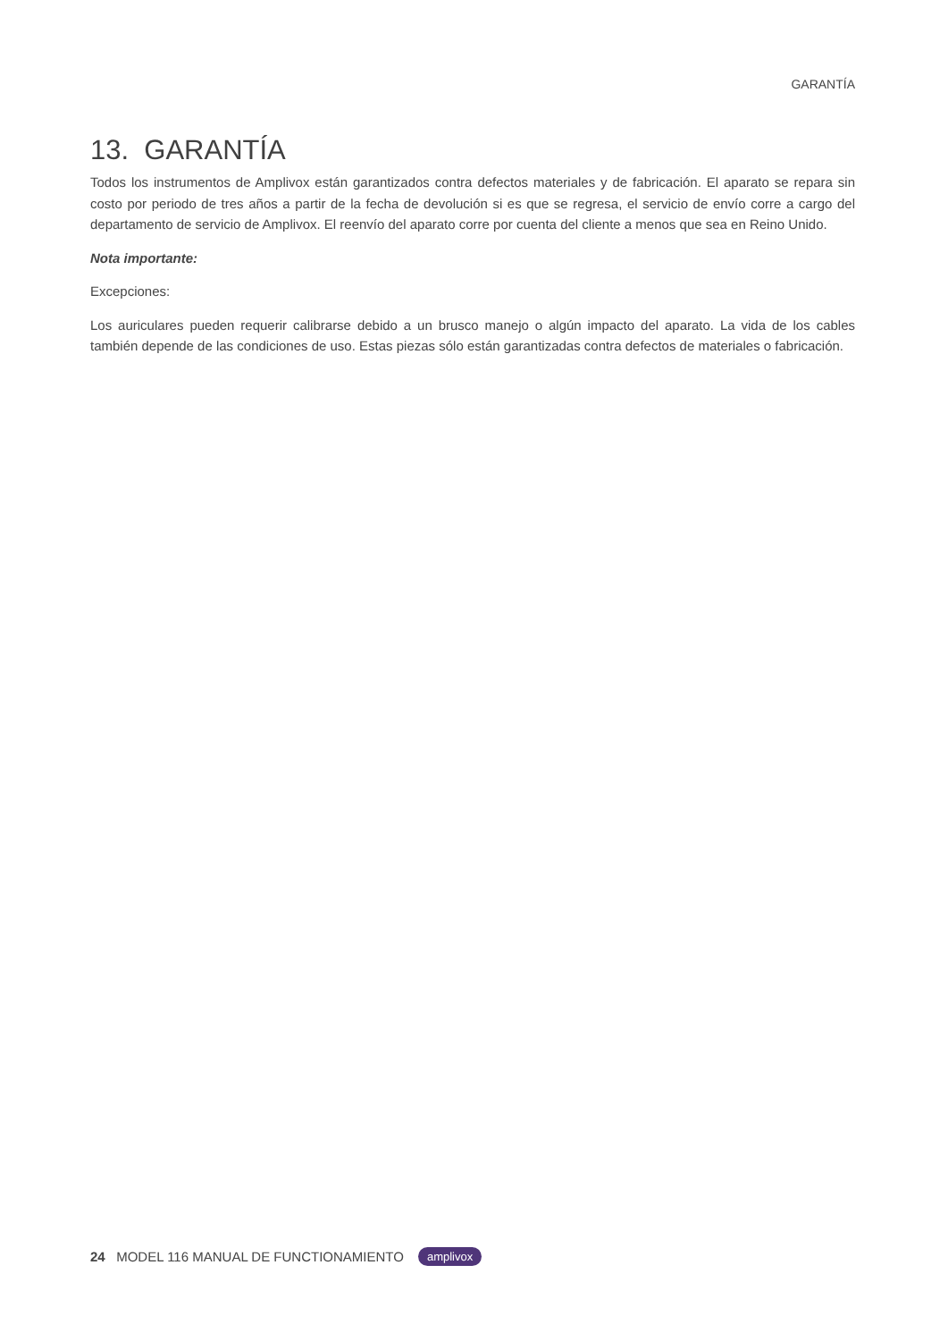GARANTÍA
13. GARANTÍA
Todos los instrumentos de Amplivox están garantizados contra defectos materiales y de fabricación. El aparato se repara sin costo por periodo de tres años a partir de la fecha de devolución si es que se regresa, el servicio de envío corre a cargo del departamento de servicio de Amplivox. El reenvío del aparato corre por cuenta del cliente a menos que sea en Reino Unido.
Nota importante:
Excepciones:
Los auriculares pueden requerir calibrarse debido a un brusco manejo o algún impacto del aparato. La vida de los cables también depende de las condiciones de uso. Estas piezas sólo están garantizadas contra defectos de materiales o fabricación.
24 MODEL 116 MANUAL DE FUNCTIONAMIENTO amplivox